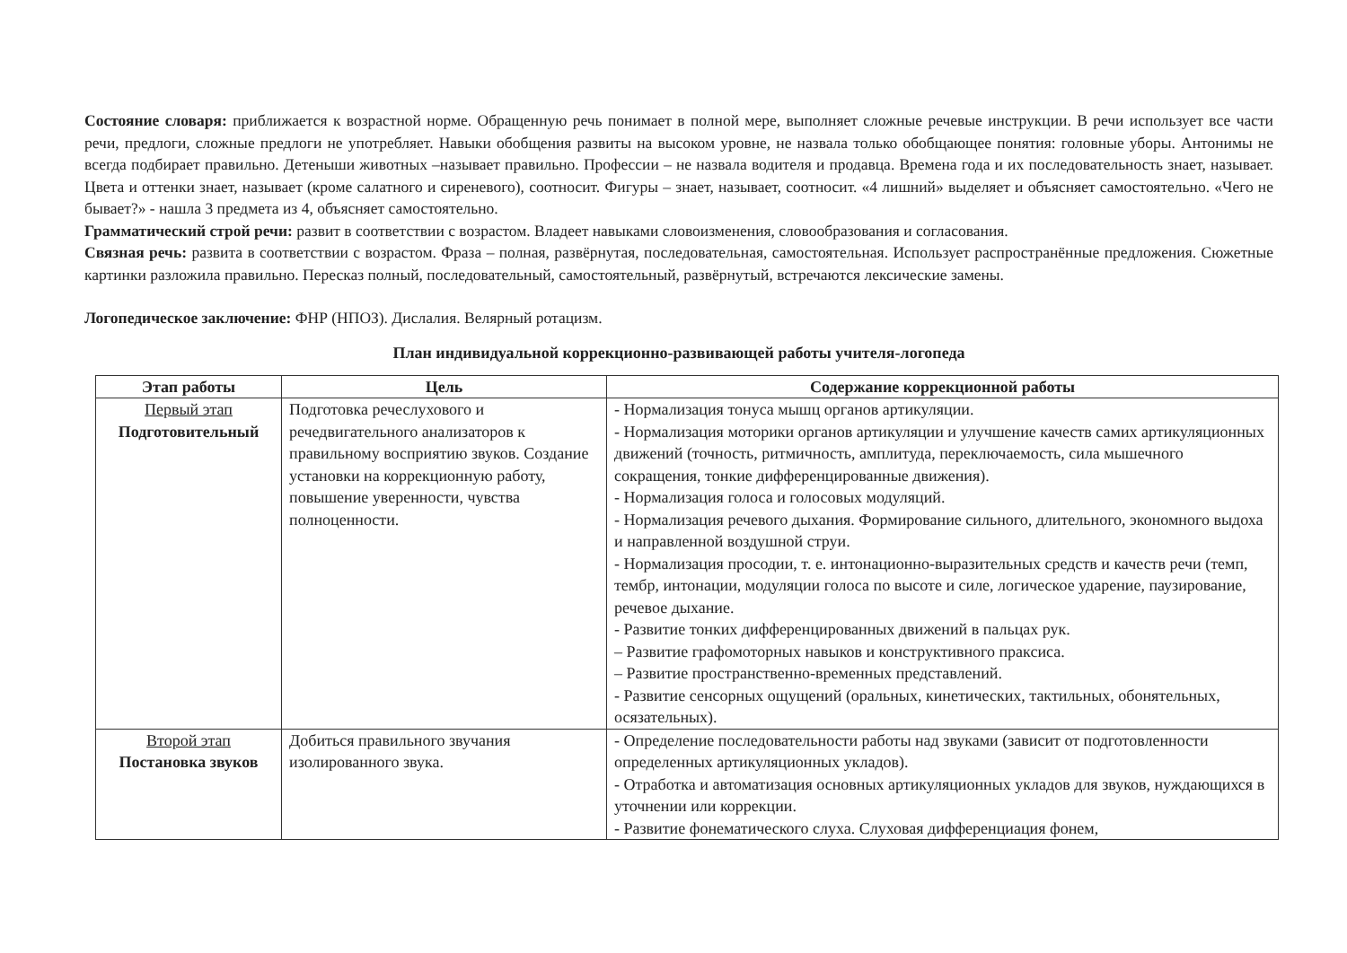Состояние словаря: приближается к возрастной норме. Обращенную речь понимает в полной мере, выполняет сложные речевые инструкции. В речи использует все части речи, предлоги, сложные предлоги не употребляет. Навыки обобщения развиты на высоком уровне, не назвала только обобщающее понятия: головные уборы. Антонимы не всегда подбирает правильно. Детеныши животных –называет правильно. Профессии – не назвала водителя и продавца. Времена года и их последовательность знает, называет. Цвета и оттенки знает, называет (кроме салатного и сиреневого), соотносит. Фигуры – знает, называет, соотносит. «4 лишний» выделяет и объясняет самостоятельно. «Чего не бывает?» - нашла 3 предмета из 4, объясняет самостоятельно.
Грамматический строй речи: развит в соответствии с возрастом. Владеет навыками словоизменения, словообразования и согласования.
Связная речь: развита в соответствии с возрастом. Фраза – полная, развёрнутая, последовательная, самостоятельная. Использует распространённые предложения. Сюжетные картинки разложила правильно. Пересказ полный, последовательный, самостоятельный, развёрнутый, встречаются лексические замены.
Логопедическое заключение: ФНР (НПОЗ). Дислалия. Велярный ротацизм.
План индивидуальной коррекционно-развивающей работы учителя-логопеда
| Этап работы | Цель | Содержание коррекционной работы |
| --- | --- | --- |
| Первый этап Подготовительный | Подготовка речеслухового и речедвигательного анализаторов к правильному восприятию звуков. Создание установки на коррекционную работу, повышение уверенности, чувства полноценности. | - Нормализация тонуса мышц органов артикуляции. - Нормализация моторики органов артикуляции и улучшение качеств самих артикуляционных движений (точность, ритмичность, амплитуда, переключаемость, сила мышечного сокращения, тонкие дифференцированные движения). - Нормализация голоса и голосовых модуляций. - Нормализация речевого дыхания. Формирование сильного, длительного, экономного выдоха и направленной воздушной струи. - Нормализация просодии, т. е. интонационно-выразительных средств и качеств речи (темп, тембр, интонации, модуляции голоса по высоте и силе, логическое ударение, паузирование, речевое дыхание. - Развитие тонких дифференцированных движений в пальцах рук. – Развитие графомоторных навыков и конструктивного праксиса. – Развитие пространственно-временных представлений. - Развитие сенсорных ощущений (оральных, кинетических, тактильных, обонятельных, осязательных). |
| Второй этап Постановка звуков | Добиться правильного звучания изолированного звука. | - Определение последовательности работы над звуками (зависит от подготовленности определенных артикуляционных укладов). - Отработка и автоматизация основных артикуляционных укладов для звуков, нуждающихся в уточнении или коррекции. - Развитие фонематического слуха. Слуховая дифференциация фонем, |